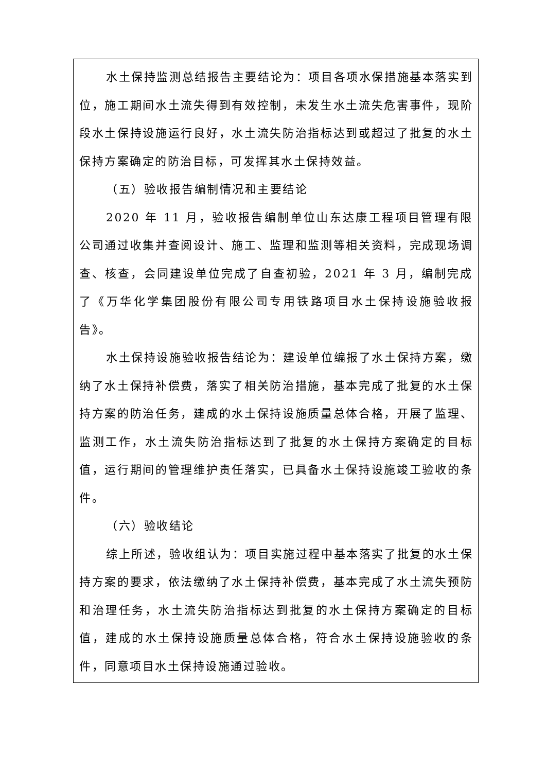水土保持监测总结报告主要结论为：项目各项水保措施基本落实到位，施工期间水土流失得到有效控制，未发生水土流失危害事件，现阶段水土保持设施运行良好，水土流失防治指标达到或超过了批复的水土保持方案确定的防治目标，可发挥其水土保持效益。
（五）验收报告编制情况和主要结论
2020 年 11 月，验收报告编制单位山东达康工程项目管理有限公司通过收集并查阅设计、施工、监理和监测等相关资料，完成现场调查、核查，会同建设单位完成了自查初验，2021 年 3 月，编制完成了《万华化学集团股份有限公司专用铁路项目水土保持设施验收报告》。
水土保持设施验收报告结论为：建设单位编报了水土保持方案，缴纳了水土保持补偿费，落实了相关防治措施，基本完成了批复的水土保持方案的防治任务，建成的水土保持设施质量总体合格，开展了监理、监测工作，水土流失防治指标达到了批复的水土保持方案确定的目标值，运行期间的管理维护责任落实，已具备水土保持设施竣工验收的条件。
（六）验收结论
综上所述，验收组认为：项目实施过程中基本落实了批复的水土保持方案的要求，依法缴纳了水土保持补偿费，基本完成了水土流失预防和治理任务，水土流失防治指标达到批复的水土保持方案确定的目标值，建成的水土保持设施质量总体合格，符合水土保持设施验收的条件，同意项目水土保持设施通过验收。